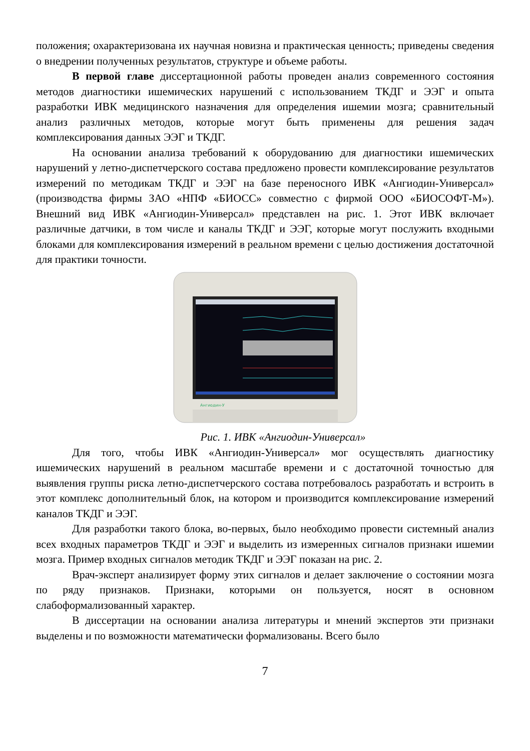положения; охарактеризована их научная новизна и практическая ценность; приведены сведения о внедрении полученных результатов, структуре и объеме работы.
В первой главе диссертационной работы проведен анализ современного состояния методов диагностики ишемических нарушений с использованием ТКДГ и ЭЭГ и опыта разработки ИВК медицинского назначения для определения ишемии мозга; сравнительный анализ различных методов, которые могут быть применены для решения задач комплексирования данных ЭЭГ и ТКДГ.
На основании анализа требований к оборудованию для диагностики ишемических нарушений у летно-диспетчерского состава предложено провести комплексирование результатов измерений по методикам ТКДГ и ЭЭГ на базе переносного ИВК «Ангиодин-Универсал» (производства фирмы ЗАО «НПФ «БИОСС» совместно с фирмой ООО «БИОСОФТ-М»). Внешний вид ИВК «Ангиодин-Универсал» представлен на рис. 1. Этот ИВК включает различные датчики, в том числе и каналы ТКДГ и ЭЭГ, которые могут послужить входными блоками для комплексирования измерений в реальном времени с целью достижения достаточной для практики точности.
Ангиодин-У
Рис. 1. ИВК «Ангиодин-Универсал»
Для того, чтобы ИВК «Ангиодин-Универсал» мог осуществлять диагностику ишемических нарушений в реальном масштабе времени и с достаточной точностью для выявления группы риска летно-диспетчерского состава потребовалось разработать и встроить в этот комплекс дополнительный блок, на котором и производится комплексирование измерений каналов ТКДГ и ЭЭГ.
Для разработки такого блока, во-первых, было необходимо провести системный анализ всех входных параметров ТКДГ и ЭЭГ и выделить из измеренных сигналов признаки ишемии мозга. Пример входных сигналов методик ТКДГ и ЭЭГ показан на рис. 2.
Врач-эксперт анализирует форму этих сигналов и делает заключение о состоянии мозга по ряду признаков. Признаки, которыми он пользуется, носят в основном слабоформализованный характер.
В диссертации на основании анализа литературы и мнений экспертов эти признаки выделены и по возможности математически формализованы. Всего было
7